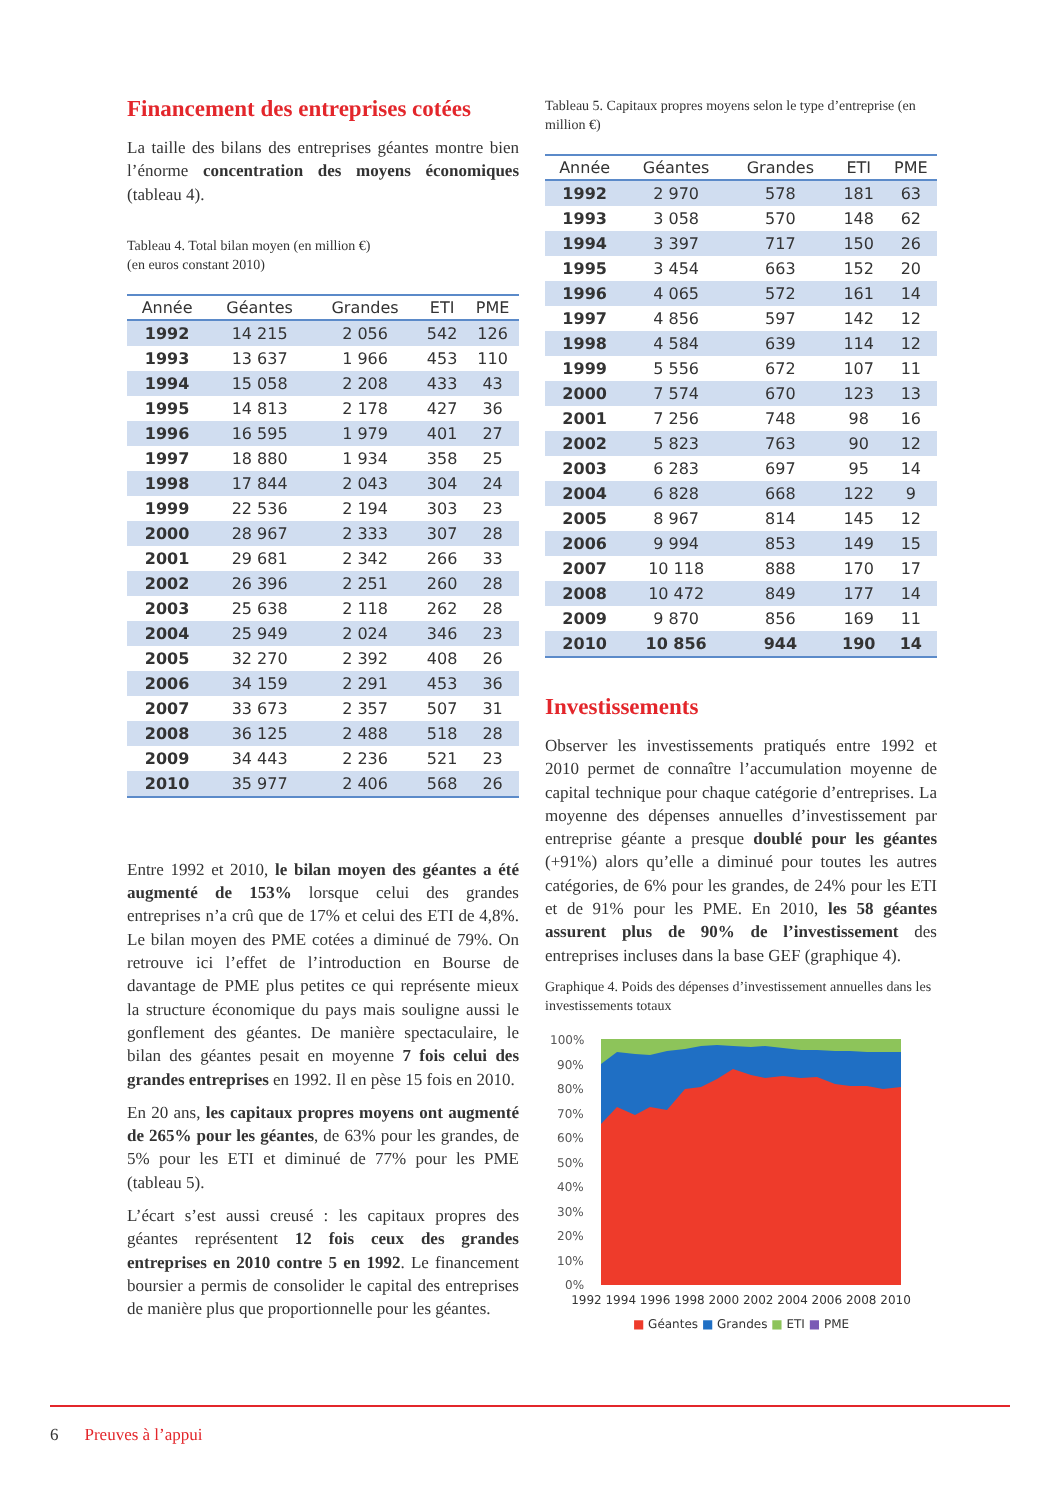Financement des entreprises cotées
La taille des bilans des entreprises géantes montre bien l’énorme concentration des moyens économiques (tableau 4).
Tableau 4. Total bilan moyen (en million €)
(en euros constant 2010)
| Année | Géantes | Grandes | ETI | PME |
| --- | --- | --- | --- | --- |
| 1992 | 14 215 | 2 056 | 542 | 126 |
| 1993 | 13 637 | 1 966 | 453 | 110 |
| 1994 | 15 058 | 2 208 | 433 | 43 |
| 1995 | 14 813 | 2 178 | 427 | 36 |
| 1996 | 16 595 | 1 979 | 401 | 27 |
| 1997 | 18 880 | 1 934 | 358 | 25 |
| 1998 | 17 844 | 2 043 | 304 | 24 |
| 1999 | 22 536 | 2 194 | 303 | 23 |
| 2000 | 28 967 | 2 333 | 307 | 28 |
| 2001 | 29 681 | 2 342 | 266 | 33 |
| 2002 | 26 396 | 2 251 | 260 | 28 |
| 2003 | 25 638 | 2 118 | 262 | 28 |
| 2004 | 25 949 | 2 024 | 346 | 23 |
| 2005 | 32 270 | 2 392 | 408 | 26 |
| 2006 | 34 159 | 2 291 | 453 | 36 |
| 2007 | 33 673 | 2 357 | 507 | 31 |
| 2008 | 36 125 | 2 488 | 518 | 28 |
| 2009 | 34 443 | 2 236 | 521 | 23 |
| 2010 | 35 977 | 2 406 | 568 | 26 |
Entre 1992 et 2010, le bilan moyen des géantes a été augmenté de 153% lorsque celui des grandes entreprises n’a crû que de 17% et celui des ETI de 4,8%. Le bilan moyen des PME cotées a diminué de 79%. On retrouve ici l’effet de l’introduction en Bourse de davantage de PME plus petites ce qui représente mieux la structure économique du pays mais souligne aussi le gonflement des géantes. De manière spectaculaire, le bilan des géantes pesait en moyenne 7 fois celui des grandes entreprises en 1992. Il en pèse 15 fois en 2010.
En 20 ans, les capitaux propres moyens ont augmenté de 265% pour les géantes, de 63% pour les grandes, de 5% pour les ETI et diminué de 77% pour les PME (tableau 5).
L’écart s’est aussi creusé : les capitaux propres des géantes représentent 12 fois ceux des grandes entreprises en 2010 contre 5 en 1992. Le financement boursier a permis de consolider le capital des entreprises de manière plus que proportionnelle pour les géantes.
Tableau 5. Capitaux propres moyens selon le type d’entreprise (en million €)
| Année | Géantes | Grandes | ETI | PME |
| --- | --- | --- | --- | --- |
| 1992 | 2 970 | 578 | 181 | 63 |
| 1993 | 3 058 | 570 | 148 | 62 |
| 1994 | 3 397 | 717 | 150 | 26 |
| 1995 | 3 454 | 663 | 152 | 20 |
| 1996 | 4 065 | 572 | 161 | 14 |
| 1997 | 4 856 | 597 | 142 | 12 |
| 1998 | 4 584 | 639 | 114 | 12 |
| 1999 | 5 556 | 672 | 107 | 11 |
| 2000 | 7 574 | 670 | 123 | 13 |
| 2001 | 7 256 | 748 | 98 | 16 |
| 2002 | 5 823 | 763 | 90 | 12 |
| 2003 | 6 283 | 697 | 95 | 14 |
| 2004 | 6 828 | 668 | 122 | 9 |
| 2005 | 8 967 | 814 | 145 | 12 |
| 2006 | 9 994 | 853 | 149 | 15 |
| 2007 | 10 118 | 888 | 170 | 17 |
| 2008 | 10 472 | 849 | 177 | 14 |
| 2009 | 9 870 | 856 | 169 | 11 |
| 2010 | 10 856 | 944 | 190 | 14 |
Investissements
Observer les investissements pratiqués entre 1992 et 2010 permet de connaître l’accumulation moyenne de capital technique pour chaque catégorie d’entreprises. La moyenne des dépenses annuelles d’investissement par entreprise géante a presque doublé pour les géantes (+91%) alors qu’elle a diminué pour toutes les autres catégories, de 6% pour les grandes, de 24% pour les ETI et de 91% pour les PME. En 2010, les 58 géantes assurent plus de 90% de l’investissement des entreprises incluses dans la base GEF (graphique 4).
Graphique 4. Poids des dépenses d’investissement annuelles dans les investissements totaux
100%
90%
80%
70%
60%
50%
40%
30%
20%
10%
0%
1992 1994 1996 1998 2000 2002 2004 2006 2008 2010
■ Géantes ■ Grandes ■ ETI ■ PME
6 Preuves à l’appui